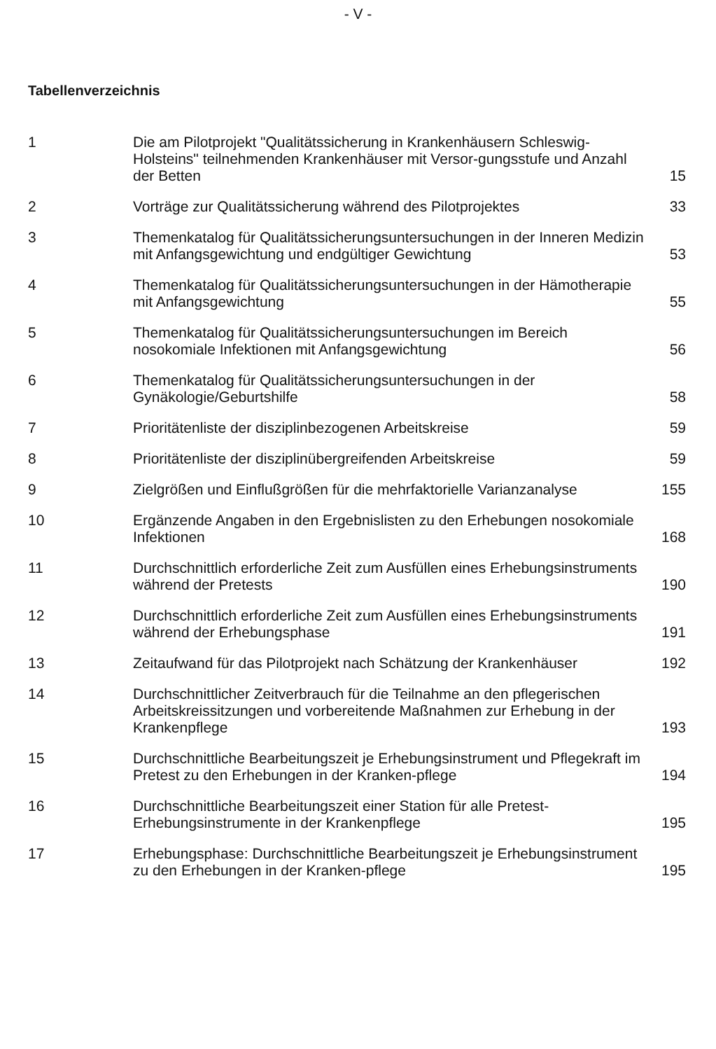- V -
Tabellenverzeichnis
| 1 | Die am Pilotprojekt "Qualitätssicherung in Krankenhäusern Schleswig-Holsteins" teilnehmenden Krankenhäuser mit Versor-gungsstufe und Anzahl der Betten | 15 |
| 2 | Vorträge zur Qualitätssicherung während des Pilotprojektes | 33 |
| 3 | Themenkatalog für Qualitätssicherungsuntersuchungen in der Inneren Medizin mit Anfangsgewichtung und endgültiger Gewichtung | 53 |
| 4 | Themenkatalog für Qualitätssicherungsuntersuchungen in der Hämotherapie mit Anfangsgewichtung | 55 |
| 5 | Themenkatalog für Qualitätssicherungsuntersuchungen im Bereich nosokomiale Infektionen mit Anfangsgewichtung | 56 |
| 6 | Themenkatalog für Qualitätssicherungsuntersuchungen in der Gynäkologie/Geburtshilfe | 58 |
| 7 | Prioritätenliste der disziplinbezogenen Arbeitskreise | 59 |
| 8 | Prioritätenliste der disziplinübergreifenden Arbeitskreise | 59 |
| 9 | Zielgrößen und Einflußgrößen für die mehrfaktorielle Varianzanalyse | 155 |
| 10 | Ergänzende Angaben in den Ergebnislisten zu den Erhebungen nosokomiale Infektionen | 168 |
| 11 | Durchschnittlich erforderliche Zeit zum Ausfüllen eines Erhebungsinstruments während der Pretests | 190 |
| 12 | Durchschnittlich erforderliche Zeit zum Ausfüllen eines Erhebungsinstruments während der Erhebungsphase | 191 |
| 13 | Zeitaufwand für das Pilotprojekt nach Schätzung der Krankenhäuser | 192 |
| 14 | Durchschnittlicher Zeitverbrauch für die Teilnahme an den pflegerischen Arbeitskreissitzungen und vorbereitende Maßnahmen zur Erhebung in der Krankenpflege | 193 |
| 15 | Durchschnittliche Bearbeitungszeit je Erhebungsinstrument und Pflegekraft im Pretest zu den Erhebungen in der Kranken-pflege | 194 |
| 16 | Durchschnittliche Bearbeitungszeit einer Station für alle Pretest-Erhebungsinstrumente in der Krankenpflege | 195 |
| 17 | Erhebungsphase: Durchschnittliche Bearbeitungszeit je Erhebungsinstrument zu den Erhebungen in der Kranken-pflege | 195 |